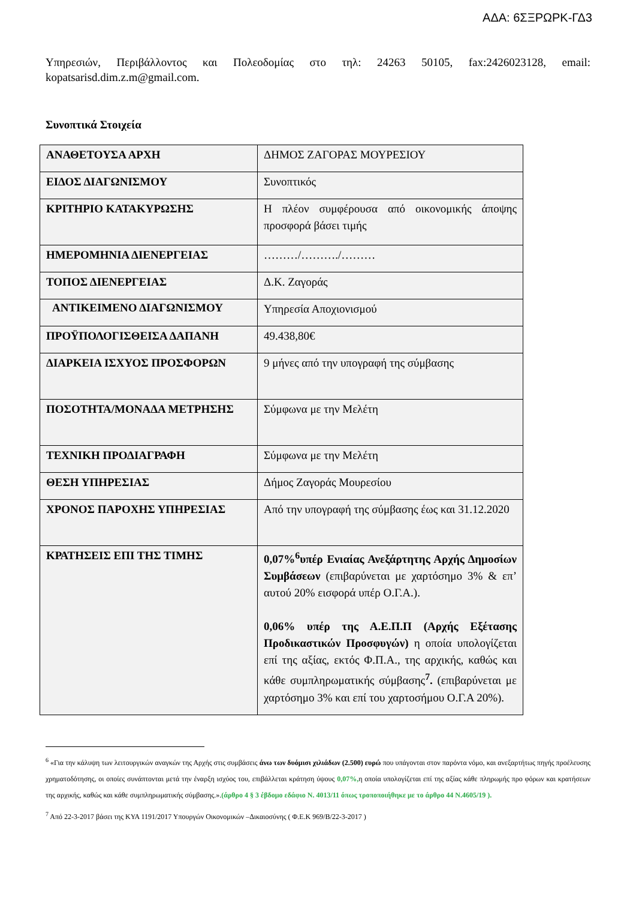ΑΔΑ: 6ΣΞΡΩΡΚ-ΓΔ3
Υπηρεσιών, Περιβάλλοντος και Πολεοδομίας στο τηλ: 24263 50105, fax:2426023128, email: kopatsarisd.dim.z.m@gmail.com.
Συνοπτικά Στοιχεία
| ΑΝΑΘΕΤΟΥΣΑ ΑΡΧΗ | ΔΗΜΟΣ ΖΑΓΟΡΑΣ ΜΟΥΡΕΣΙΟΥ |
| ΕΙΔΟΣ ΔΙΑΓΩΝΙΣΜΟΥ | Συνοπτικός |
| ΚΡΙΤΗΡΙΟ ΚΑΤΑΚΥΡΩΣΗΣ | Η πλέον συμφέρουσα από οικονομικής άποψης προσφορά βάσει τιμής |
| ΗΜΕΡΟΜΗΝΙΑ ΔΙΕΝΕΡΓΕΙΑΣ | ………/………./……… |
| ΤΟΠΟΣ ΔΙΕΝΕΡΓΕΙΑΣ | Δ.Κ. Ζαγοράς |
| ΑΝΤΙΚΕΙΜΕΝΟ ΔΙΑΓΩΝΙΣΜΟΥ | Υπηρεσία Αποχιονισμού |
| ΠΡΟΫΠΟΛΟΓΙΣΘΕΙΣΑ ΔΑΠΑΝΗ | 49.438,80€ |
| ΔΙΑΡΚΕΙΑ ΙΣΧΥΟΣ ΠΡΟΣΦΟΡΩΝ | 9 μήνες από την υπογραφή της σύμβασης |
| ΠΟΣΟΤΗΤΑ/ΜΟΝΑΔΑ ΜΕΤΡΗΣΗΣ | Σύμφωνα με την Μελέτη |
| ΤΕΧΝΙΚΗ ΠΡΟΔΙΑΓΡΑΦΗ | Σύμφωνα με την Μελέτη |
| ΘΕΣΗ ΥΠΗΡΕΣΙΑΣ | Δήμος Ζαγοράς Μουρεσίου |
| ΧΡΟΝΟΣ ΠΑΡΟΧΗΣ ΥΠΗΡΕΣΙΑΣ | Από την υπογραφή της σύμβασης έως και 31.12.2020 |
| ΚΡΑΤΗΣΕΙΣ ΕΠΙ ΤΗΣ ΤΙΜΗΣ | 0,07%<sup>6</sup>υπέρ Ενιαίας Ανεξάρτητης Αρχής Δημοσίων Συμβάσεων (επιβαρύνεται με χαρτόσημο 3% & επ’ αυτού 20% εισφορά υπέρ Ο.Γ.Α.). 0,06% υπέρ της Α.Ε.Π.Π (Αρχής Εξέτασης Προδικαστικών Προσφυγών) η οποία υπολογίζεται επί της αξίας, εκτός Φ.Π.Α., της αρχικής, καθώς και κάθε συμπληρωματικής σύμβασης<sup>7</sup> . (επιβαρύνεται με χαρτόσημο 3% και επί του χαρτοσήμου Ο.Γ.Α 20%). |
<sup>6</sup> «Για την κάλυψη των λειτουργικών αναγκών της Αρχής στις συμβάσεις άνω των δυόμισι χιλιάδων (2.500) ευρώ που υπάγονται στον παρόντα νόμο, και ανεξαρτήτως πηγής προέλευσης χρηματοδότησης, οι οποίες συνάπτονται μετά την έναρξη ισχύος του, επιβάλλεται κράτηση ύψους 0,07%, η οποία υπολογίζεται επί της αξίας κάθε πληρωμής προ φόρων και κρατήσεων της αρχικής, καθώς και κάθε συμπληρωματικής σύμβασης.».(άρθρο 4 § 3 έβδομο εδάφιο Ν. 4013/11 όπως τροποποιήθηκε με το άρθρο 44 Ν.4605/19 ).
<sup>7</sup> Από 22-3-2017 βάσει της ΚΥΑ 1191/2017 Υπουργών Οικονομικών –Δικαιοσύνης ( Φ.Ε.Κ 969/Β/22-3-2017 )